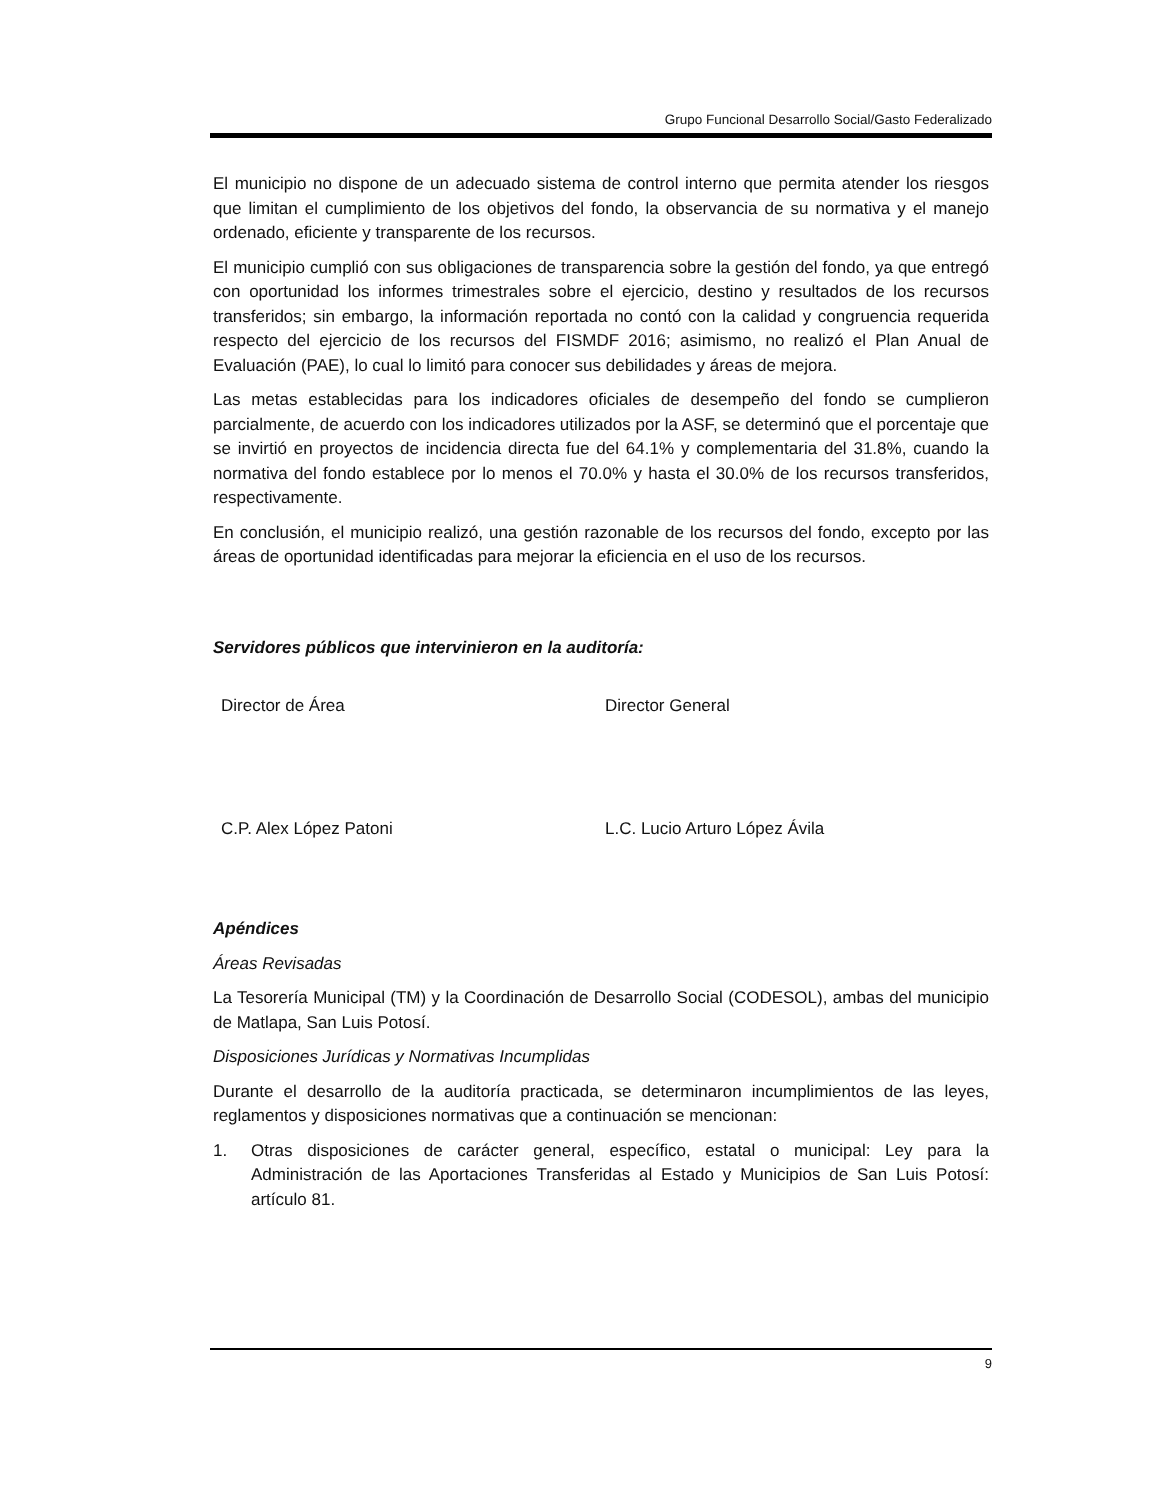Grupo Funcional Desarrollo Social/Gasto Federalizado
El municipio no dispone de un adecuado sistema de control interno que permita atender los riesgos que limitan el cumplimiento de los objetivos del fondo, la observancia de su normativa y el manejo ordenado, eficiente y transparente de los recursos.
El municipio cumplió con sus obligaciones de transparencia sobre la gestión del fondo, ya que entregó con oportunidad los informes trimestrales sobre el ejercicio, destino y resultados de los recursos transferidos; sin embargo, la información reportada no contó con la calidad y congruencia requerida respecto del ejercicio de los recursos del FISMDF 2016; asimismo, no realizó el Plan Anual de Evaluación (PAE), lo cual lo limitó para conocer sus debilidades y áreas de mejora.
Las metas establecidas para los indicadores oficiales de desempeño del fondo se cumplieron parcialmente, de acuerdo con los indicadores utilizados por la ASF, se determinó que el porcentaje que se invirtió en proyectos de incidencia directa fue del 64.1% y complementaria del 31.8%, cuando la normativa del fondo establece por lo menos el 70.0% y hasta el 30.0% de los recursos transferidos, respectivamente.
En conclusión, el municipio realizó, una gestión razonable de los recursos del fondo, excepto por las áreas de oportunidad identificadas para mejorar la eficiencia en el uso de los recursos.
Servidores públicos que intervinieron en la auditoría:
Director de Área Director General
C.P. Alex López Patoni L.C. Lucio Arturo López Ávila
Apéndices
Áreas Revisadas
La Tesorería Municipal (TM) y la Coordinación de Desarrollo Social (CODESOL), ambas del municipio de Matlapa, San Luis Potosí.
Disposiciones Jurídicas y Normativas Incumplidas
Durante el desarrollo de la auditoría practicada, se determinaron incumplimientos de las leyes, reglamentos y disposiciones normativas que a continuación se mencionan:
1. Otras disposiciones de carácter general, específico, estatal o municipal: Ley para la Administración de las Aportaciones Transferidas al Estado y Municipios de San Luis Potosí: artículo 81.
9